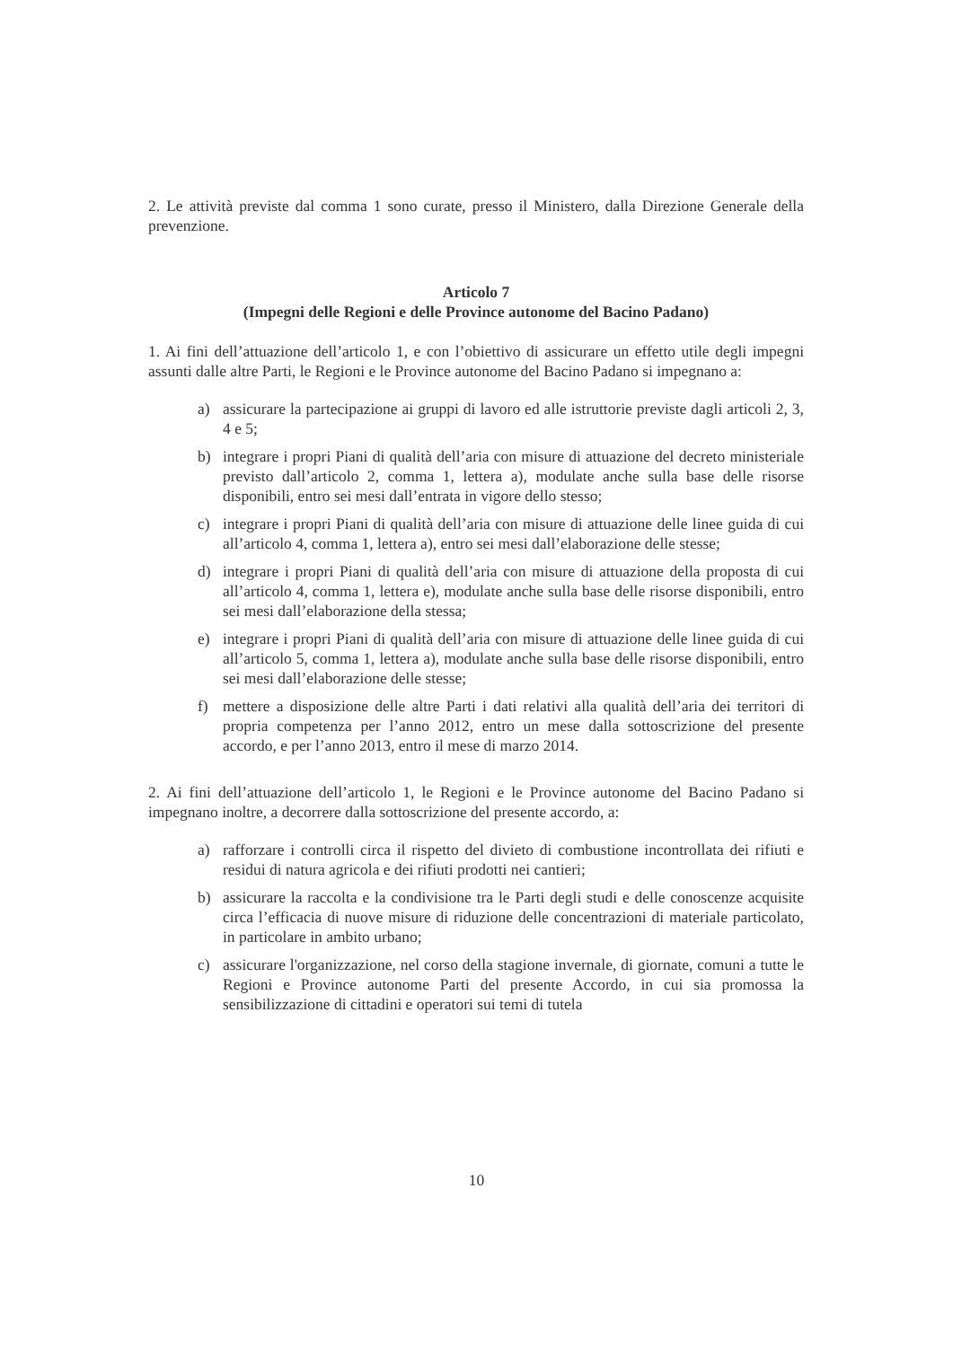2. Le attività previste dal comma 1 sono curate, presso il Ministero, dalla Direzione Generale della prevenzione.
Articolo 7
(Impegni delle Regioni e delle Province autonome del Bacino Padano)
1. Ai fini dell’attuazione dell’articolo 1, e con l’obiettivo di assicurare un effetto utile degli impegni assunti dalle altre Parti, le Regioni e le Province autonome del Bacino Padano si impegnano a:
a) assicurare la partecipazione ai gruppi di lavoro ed alle istruttorie previste dagli articoli 2, 3, 4 e 5;
b) integrare i propri Piani di qualità dell’aria con misure di attuazione del decreto ministeriale previsto dall’articolo 2, comma 1, lettera a), modulate anche sulla base delle risorse disponibili, entro sei mesi dall’entrata in vigore dello stesso;
c) integrare i propri Piani di qualità dell’aria con misure di attuazione delle linee guida di cui all’articolo 4, comma 1, lettera a), entro sei mesi dall’elaborazione delle stesse;
d) integrare i propri Piani di qualità dell’aria con misure di attuazione della proposta di cui all’articolo 4, comma 1, lettera e), modulate anche sulla base delle risorse disponibili, entro sei mesi dall’elaborazione della stessa;
e) integrare i propri Piani di qualità dell’aria con misure di attuazione delle linee guida di cui all’articolo 5, comma 1, lettera a), modulate anche sulla base delle risorse disponibili, entro sei mesi dall’elaborazione delle stesse;
f) mettere a disposizione delle altre Parti i dati relativi alla qualità dell’aria dei territori di propria competenza per l’anno 2012, entro un mese dalla sottoscrizione del presente accordo, e per l’anno 2013, entro il mese di marzo 2014.
2. Ai fini dell’attuazione dell’articolo 1, le Regioni e le Province autonome del Bacino Padano si impegnano inoltre, a decorrere dalla sottoscrizione del presente accordo, a:
a) rafforzare i controlli circa il rispetto del divieto di combustione incontrollata dei rifiuti e residui di natura agricola e dei rifiuti prodotti nei cantieri;
b) assicurare la raccolta e la condivisione tra le Parti degli studi e delle conoscenze acquisite circa l’efficacia di nuove misure di riduzione delle concentrazioni di materiale particolato, in particolare in ambito urbano;
c) assicurare l'organizzazione, nel corso della stagione invernale, di giornate, comuni a tutte le Regioni e Province autonome Parti del presente Accordo, in cui sia promossa la sensibilizzazione di cittadini e operatori sui temi di tutela
10